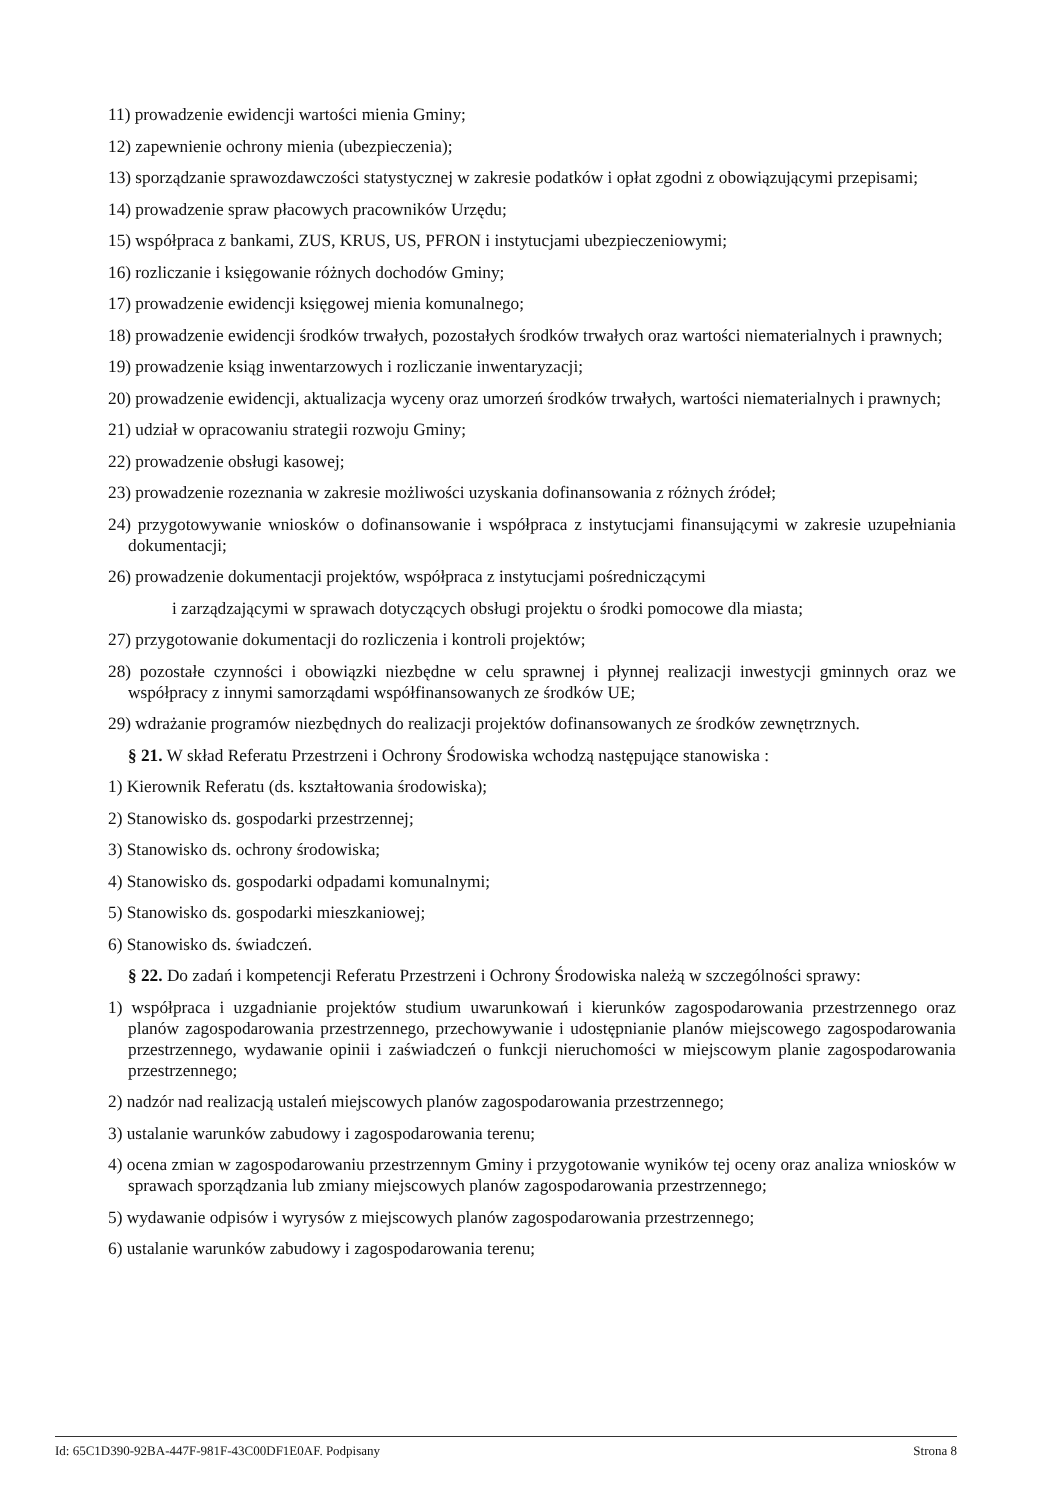11) prowadzenie ewidencji wartości mienia Gminy;
12) zapewnienie ochrony mienia (ubezpieczenia);
13) sporządzanie sprawozdawczości statystycznej w zakresie podatków i opłat zgodni z obowiązującymi przepisami;
14) prowadzenie spraw płacowych pracowników Urzędu;
15) współpraca z bankami, ZUS, KRUS, US, PFRON i instytucjami ubezpieczeniowymi;
16) rozliczanie i księgowanie różnych dochodów Gminy;
17) prowadzenie ewidencji księgowej mienia komunalnego;
18) prowadzenie ewidencji środków trwałych, pozostałych środków trwałych oraz wartości niematerialnych i prawnych;
19) prowadzenie ksiąg inwentarzowych i rozliczanie inwentaryzacji;
20) prowadzenie ewidencji, aktualizacja wyceny oraz umorzeń środków trwałych, wartości niematerialnych i prawnych;
21) udział w opracowaniu strategii rozwoju Gminy;
22) prowadzenie obsługi kasowej;
23) prowadzenie rozeznania w zakresie możliwości uzyskania dofinansowania z różnych źródeł;
24) przygotowywanie wniosków o dofinansowanie i współpraca z instytucjami finansującymi w zakresie uzupełniania dokumentacji;
26) prowadzenie dokumentacji projektów, współpraca z instytucjami pośredniczącymi
i zarządzającymi w sprawach dotyczących obsługi projektu o środki pomocowe dla miasta;
27) przygotowanie dokumentacji do rozliczenia i kontroli projektów;
28) pozostałe czynności i obowiązki niezbędne w celu sprawnej i płynnej realizacji inwestycji gminnych oraz we współpracy z innymi samorządami współfinansowanych ze środków UE;
29) wdrażanie programów niezbędnych do realizacji projektów dofinansowanych ze środków zewnętrznych.
§ 21. W skład Referatu Przestrzeni i Ochrony Środowiska wchodzą następujące stanowiska :
1) Kierownik Referatu (ds. kształtowania środowiska);
2) Stanowisko ds. gospodarki przestrzennej;
3) Stanowisko ds. ochrony środowiska;
4) Stanowisko ds. gospodarki odpadami komunalnymi;
5) Stanowisko ds. gospodarki mieszkaniowej;
6) Stanowisko ds. świadczeń.
§ 22. Do zadań i kompetencji Referatu Przestrzeni i Ochrony Środowiska należą w szczególności sprawy:
1) współpraca i uzgadnianie projektów studium uwarunkowań i kierunków zagospodarowania przestrzennego oraz planów zagospodarowania przestrzennego, przechowywanie i udostępnianie planów miejscowego zagospodarowania przestrzennego, wydawanie opinii i zaświadczeń o funkcji nieruchomości w miejscowym planie zagospodarowania przestrzennego;
2) nadzór nad realizacją ustaleń miejscowych planów zagospodarowania przestrzennego;
3) ustalanie warunków zabudowy i zagospodarowania terenu;
4) ocena zmian w zagospodarowaniu przestrzennym Gminy i przygotowanie wyników tej oceny oraz analiza wniosków w sprawach sporządzania lub zmiany miejscowych planów zagospodarowania przestrzennego;
5) wydawanie odpisów i wyrysów z miejscowych planów zagospodarowania przestrzennego;
6) ustalanie warunków zabudowy i zagospodarowania terenu;
Id: 65C1D390-92BA-447F-981F-43C00DF1E0AF. Podpisany Strona 8